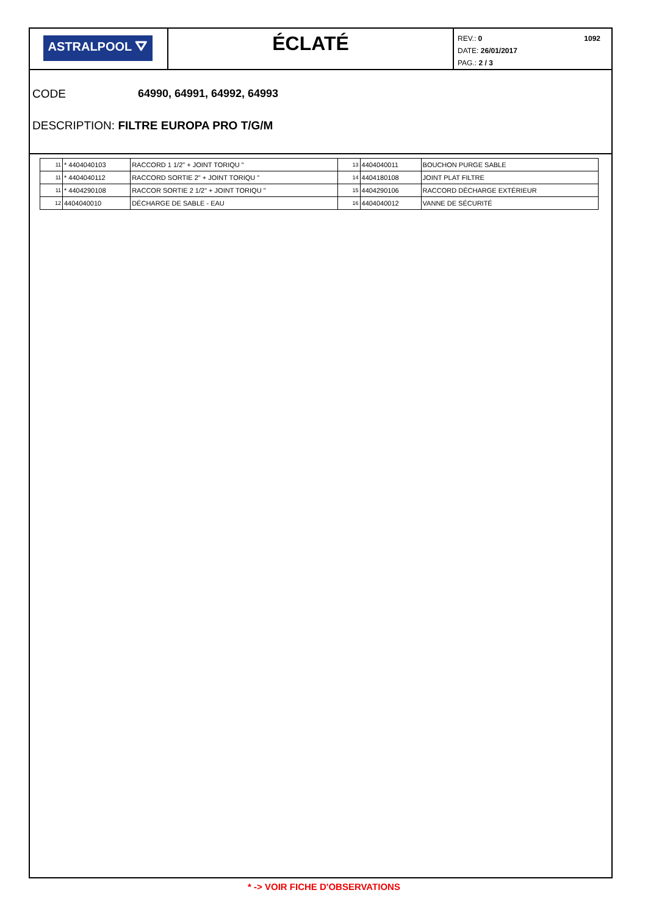ASTRALPOOL ⛛
ÉCLATÉ
1092 REV.: 0
DATE: 26/01/2017
PAG.: 2 / 3
CODE 64990, 64991, 64992, 64993
DESCRIPTION: FILTRE EUROPA PRO T/G/M
| 11 | * 4404040103 | RACCORD 1 1/2" + JOINT TORIQU " | 13 | 4404040011 | BOUCHON PURGE SABLE |
| 11 | * 4404040112 | RACCORD SORTIE 2" + JOINT TORIQU " | 14 | 4404180108 | JOINT PLAT FILTRE |
| 11 | * 4404290108 | RACCOR SORTIE 2 1/2" + JOINT TORIQU " | 15 | 4404290106 | RACCORD DÉCHARGE EXTÉRIEUR |
| 12 | 4404040010 | DÉCHARGE DE SABLE - EAU | 16 | 4404040012 | VANNE DE SÉCURITÉ |
* -> VOIR FICHE D'OBSERVATIONS